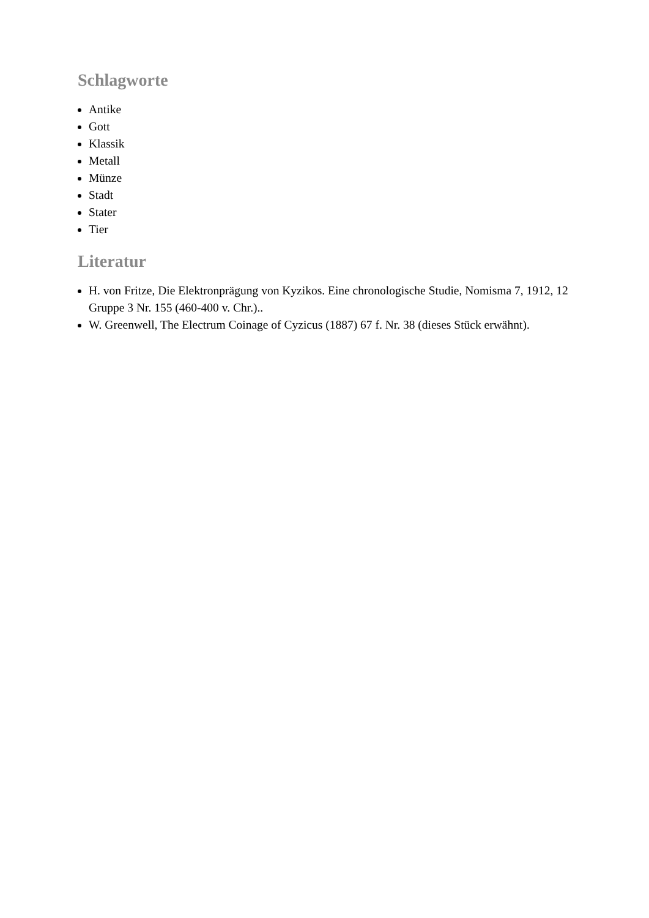Schlagworte
Antike
Gott
Klassik
Metall
Münze
Stadt
Stater
Tier
Literatur
H. von Fritze, Die Elektronprägung von Kyzikos. Eine chronologische Studie, Nomisma 7, 1912, 12 Gruppe 3 Nr. 155 (460-400 v. Chr.)..
W. Greenwell, The Electrum Coinage of Cyzicus (1887) 67 f. Nr. 38 (dieses Stück erwähnt).